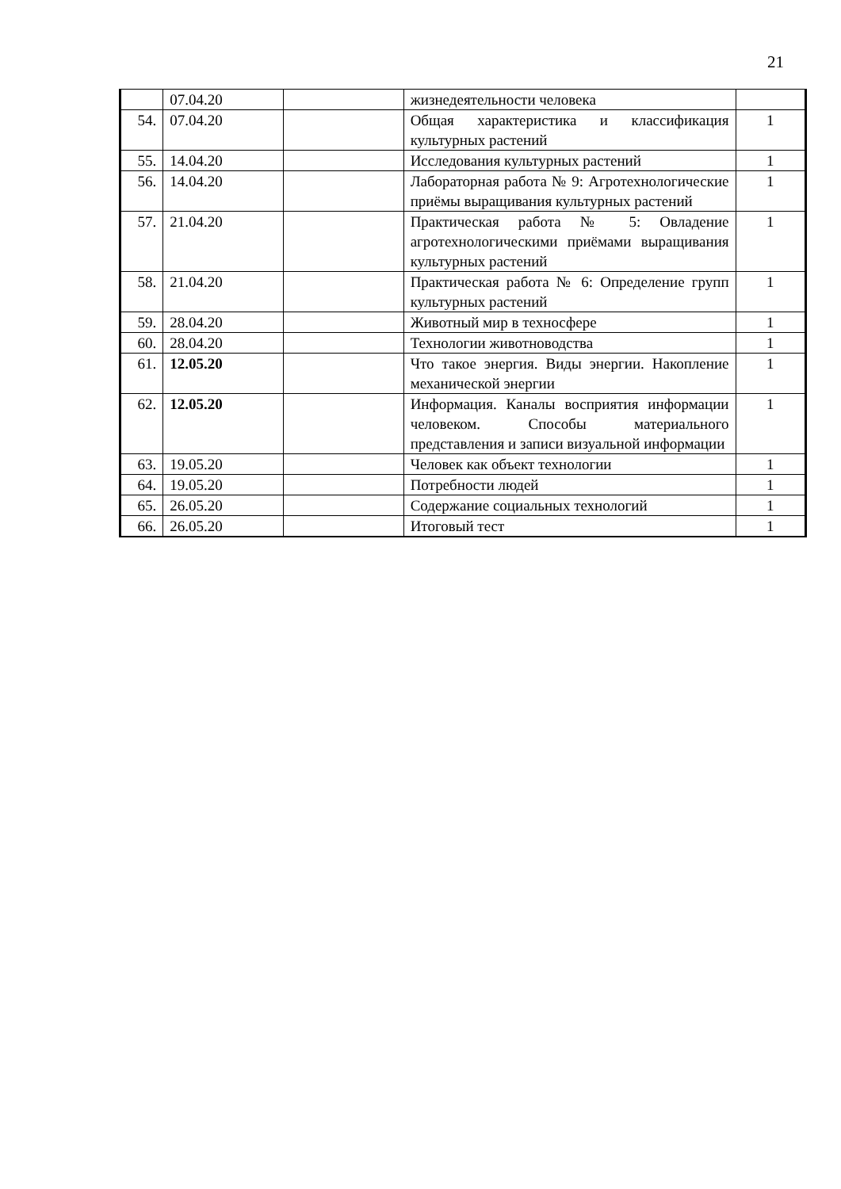21
| | 07.04.20 | | жизнедеятельности человека | |
| 54. | 07.04.20 | | Общая характеристика и классификация культурных растений | 1 |
| 55. | 14.04.20 | | Исследования культурных растений | 1 |
| 56. | 14.04.20 | | Лабораторная работа № 9: Агротехнологические приёмы выращивания культурных растений | 1 |
| 57. | 21.04.20 | | Практическая работа № 5: Овладение агротехнологическими приёмами выращивания культурных растений | 1 |
| 58. | 21.04.20 | | Практическая работа № 6: Определение групп культурных растений | 1 |
| 59. | 28.04.20 | | Животный мир в техносфере | 1 |
| 60. | 28.04.20 | | Технологии животноводства | 1 |
| 61. | 12.05.20 | | Что такое энергия. Виды энергии. Накопление механической энергии | 1 |
| 62. | 12.05.20 | | Информация. Каналы восприятия информации человеком. Способы материального представления и записи визуальной информации | 1 |
| 63. | 19.05.20 | | Человек как объект технологии | 1 |
| 64. | 19.05.20 | | Потребности людей | 1 |
| 65. | 26.05.20 | | Содержание социальных технологий | 1 |
| 66. | 26.05.20 | | Итоговый тест | 1 |